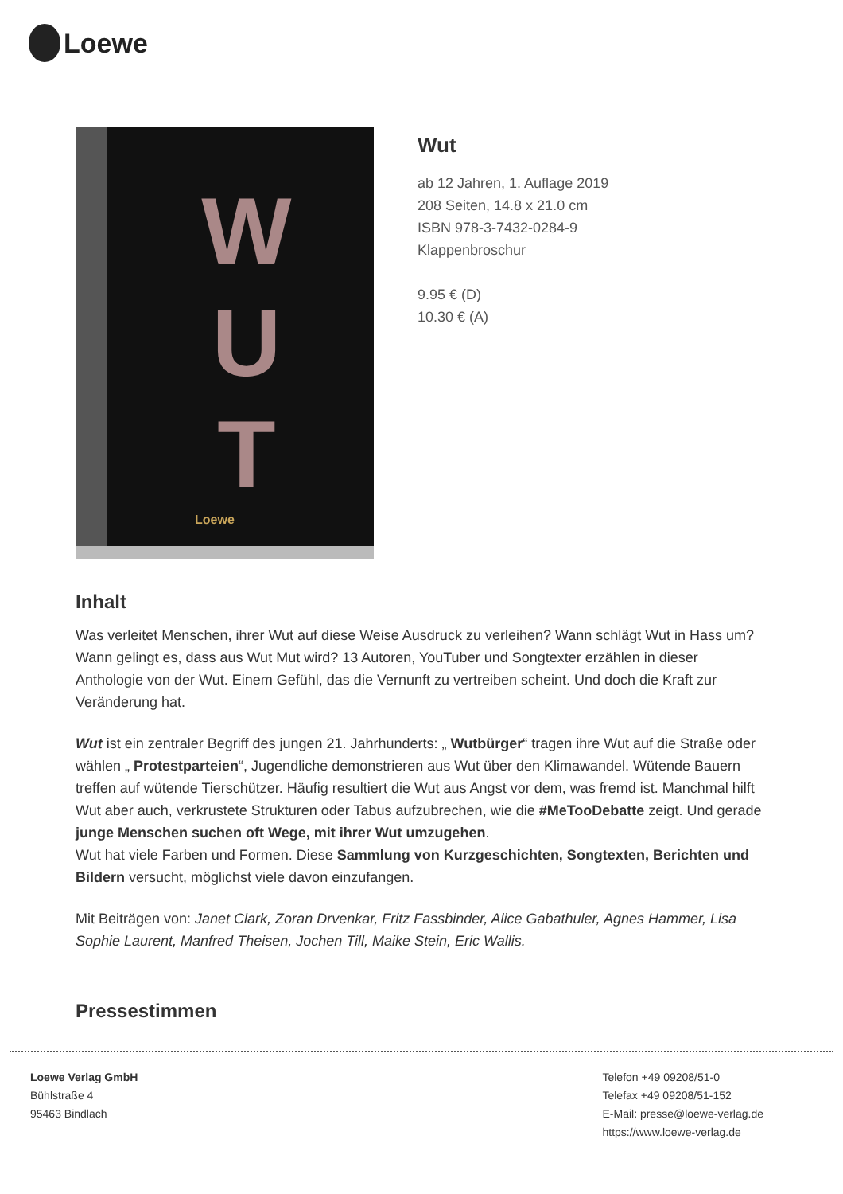Loewe
W
U
T
Loewe
Wut
ab 12 Jahren, 1. Auflage 2019
208 Seiten, 14.8 x 21.0 cm
ISBN 978-3-7432-0284-9
Klappenbroschur
9.95 € (D)
10.30 € (A)
Inhalt
Was verleitet Menschen, ihrer Wut auf diese Weise Ausdruck zu verleihen? Wann schlägt Wut in Hass um? Wann gelingt es, dass aus Wut Mut wird? 13 Autoren, YouTuber und Songtexter erzählen in dieser Anthologie von der Wut. Einem Gefühl, das die Vernunft zu vertreiben scheint. Und doch die Kraft zur Veränderung hat.
Wut ist ein zentraler Begriff des jungen 21. Jahrhunderts: „ Wutbürger“ tragen ihre Wut auf die Straße oder wählen „ Protestparteien“, Jugendliche demonstrieren aus Wut über den Klimawandel. Wütende Bauern treffen auf wütende Tierschützer. Häufig resultiert die Wut aus Angst vor dem, was fremd ist. Manchmal hilft Wut aber auch, verkrustete Strukturen oder Tabus aufzubrechen, wie die #MeTooDebatte zeigt. Und gerade junge Menschen suchen oft Wege, mit ihrer Wut umzugehen.
Wut hat viele Farben und Formen. Diese Sammlung von Kurzgeschichten, Songtexten, Berichten und Bildern versucht, möglichst viele davon einzufangen.
Mit Beiträgen von: Janet Clark, Zoran Drvenkar, Fritz Fassbinder, Alice Gabathuler, Agnes Hammer, Lisa Sophie Laurent, Manfred Theisen, Jochen Till, Maike Stein, Eric Wallis.
Pressestimmen
Loewe Verlag GmbH
Bühlstraße 4
95463 Bindlach
Telefon +49 09208/51-0
Telefax +49 09208/51-152
E-Mail: presse@loewe-verlag.de
https://www.loewe-verlag.de